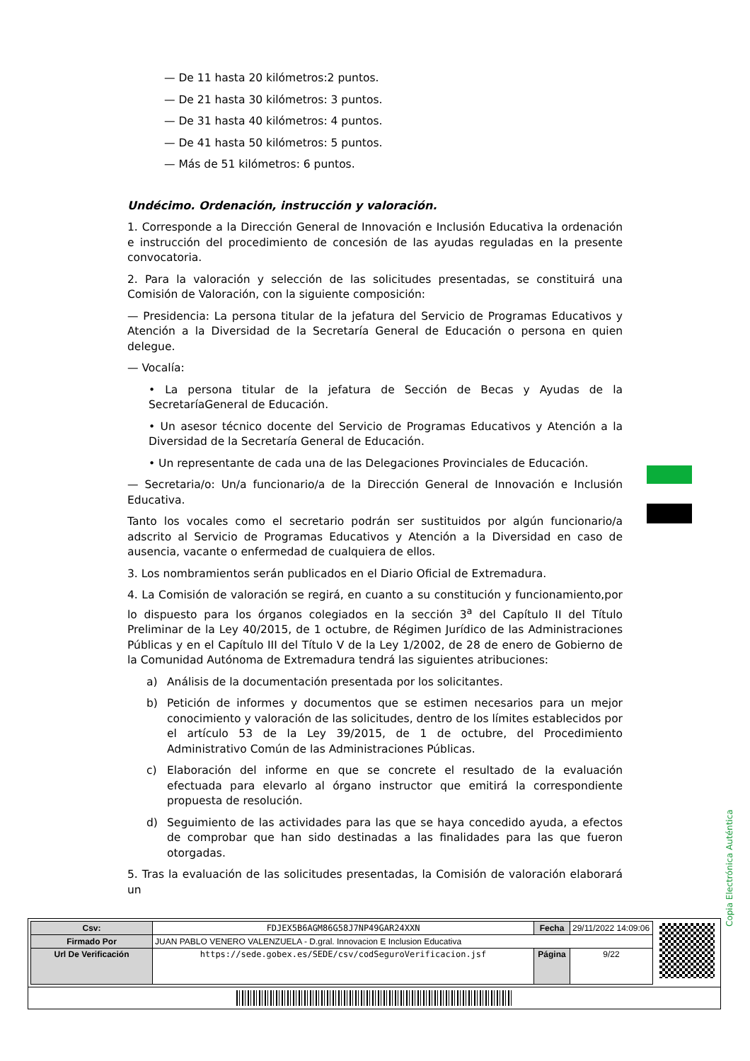— De 11 hasta 20 kilómetros:2 puntos.
— De 21 hasta 30 kilómetros: 3 puntos.
— De 31 hasta 40 kilómetros: 4 puntos.
— De 41 hasta 50 kilómetros: 5 puntos.
— Más de 51 kilómetros: 6 puntos.
Undécimo. Ordenación, instrucción y valoración.
1. Corresponde a la Dirección General de Innovación e Inclusión Educativa la ordenación e instrucción del procedimiento de concesión de las ayudas reguladas en la presente convocatoria.
2. Para la valoración y selección de las solicitudes presentadas, se constituirá una Comisión de Valoración, con la siguiente composición:
— Presidencia: La persona titular de la jefatura del Servicio de Programas Educativos y Atención a la Diversidad de la Secretaría General de Educación o persona en quien delegue.
— Vocalía:
• La persona titular de la jefatura de Sección de Becas y Ayudas de la SecretaríaGeneral de Educación.
• Un asesor técnico docente del Servicio de Programas Educativos y Atención a la Diversidad de la Secretaría General de Educación.
• Un representante de cada una de las Delegaciones Provinciales de Educación.
— Secretaria/o: Un/a funcionario/a de la Dirección General de Innovación e Inclusión Educativa.
Tanto los vocales como el secretario podrán ser sustituidos por algún funcionario/a adscrito al Servicio de Programas Educativos y Atención a la Diversidad en caso de ausencia, vacante o enfermedad de cualquiera de ellos.
3. Los nombramientos serán publicados en el Diario Oficial de Extremadura.
4. La Comisión de valoración se regirá, en cuanto a su constitución y funcionamiento,por lo dispuesto para los órganos colegiados en la sección 3<sup>a</sup> del Capítulo II del Título Preliminar de la Ley 40/2015, de 1 octubre, de Régimen Jurídico de las Administraciones Públicas y en el Capítulo III del Título V de la Ley 1/2002, de 28 de enero de Gobierno de la Comunidad Autónoma de Extremadura tendrá las siguientes atribuciones:
a) Análisis de la documentación presentada por los solicitantes.
b) Petición de informes y documentos que se estimen necesarios para un mejor conocimiento y valoración de las solicitudes, dentro de los límites establecidos por el artículo 53 de la Ley 39/2015, de 1 de octubre, del Procedimiento Administrativo Común de las Administraciones Públicas.
c) Elaboración del informe en que se concrete el resultado de la evaluación efectuada para elevarlo al órgano instructor que emitirá la correspondiente propuesta de resolución.
d) Seguimiento de las actividades para las que se haya concedido ayuda, a efectos de comprobar que han sido destinadas a las finalidades para las que fueron otorgadas.
5. Tras la evaluación de las solicitudes presentadas, la Comisión de valoración elaborará un
Copia Electrónica Auténtica
| Csv: | FDJEX5B6AGM86G58J7NP49GAR24XXN | Fecha | 29/11/2022 14:09:06 |
| Firmado Por | JUAN PABLO VENERO VALENZUELA - D.gral. Innovacion E Inclusion Educativa | | |
| Url De Verificación | https://sede.gobex.es/SEDE/csv/codSeguroVerificacion.jsf | Página | 9/22 |